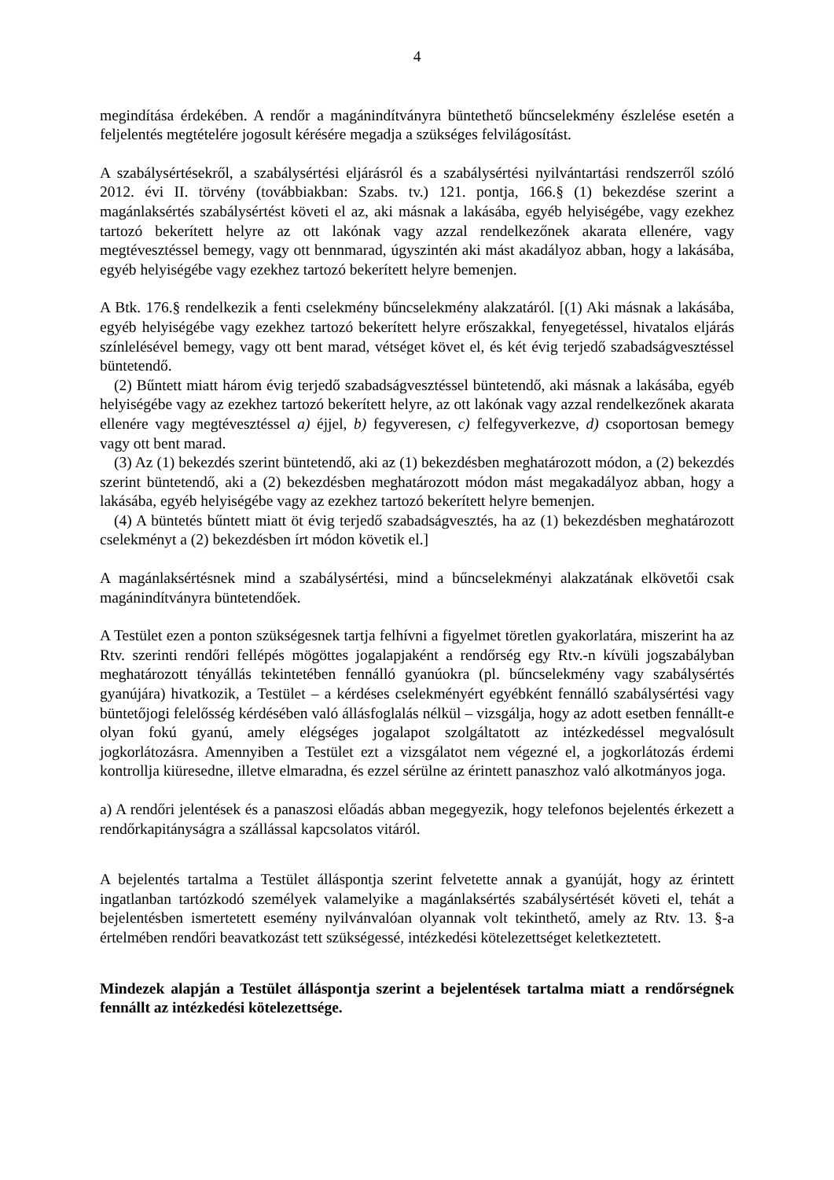4
megindítása érdekében. A rendőr a magánindítványra büntethető bűncselekmény észlelése esetén a feljelentés megtételére jogosult kérésére megadja a szükséges felvilágosítást.
A szabálysértésekről, a szabálysértési eljárásról és a szabálysértési nyilvántartási rendszerről szóló 2012. évi II. törvény (továbbiakban: Szabs. tv.) 121. pontja, 166.§ (1) bekezdése szerint a magánlaksértés szabálysértést követi el az, aki másnak a lakásába, egyéb helyiségébe, vagy ezekhez tartozó bekerített helyre az ott lakónak vagy azzal rendelkezőnek akarata ellenére, vagy megtévesztéssel bemegy, vagy ott bennmarad, úgyszintén aki mást akadályoz abban, hogy a lakásába, egyéb helyiségébe vagy ezekhez tartozó bekerített helyre bemenjen.
A Btk. 176.§ rendelkezik a fenti cselekmény bűncselekmény alakzatáról. [(1) Aki másnak a lakásába, egyéb helyiségébe vagy ezekhez tartozó bekerített helyre erőszakkal, fenyegetéssel, hivatalos eljárás színlelésével bemegy, vagy ott bent marad, vétséget követ el, és két évig terjedő szabadságvesztéssel büntetendő.
(2) Bűntett miatt három évig terjedő szabadságvesztéssel büntetendő, aki másnak a lakásába, egyéb helyiségébe vagy az ezekhez tartozó bekerített helyre, az ott lakónak vagy azzal rendelkezőnek akarata ellenére vagy megtévesztéssel a) éjjel, b) fegyveresen, c) felfegyverkezve, d) csoportosan bemegy vagy ott bent marad.
(3) Az (1) bekezdés szerint büntetendő, aki az (1) bekezdésben meghatározott módon, a (2) bekezdés szerint büntetendő, aki a (2) bekezdésben meghatározott módon mást megakadályoz abban, hogy a lakásába, egyéb helyiségébe vagy az ezekhez tartozó bekerített helyre bemenjen.
(4) A büntetés bűntett miatt öt évig terjedő szabadságvesztés, ha az (1) bekezdésben meghatározott cselekményt a (2) bekezdésben írt módon követik el.]
A magánlaksértésnek mind a szabálysértési, mind a bűncselekményi alakzatának elkövetői csak magánindítványra büntetendőek.
A Testület ezen a ponton szükségesnek tartja felhívni a figyelmet töretlen gyakorlatára, miszerint ha az Rtv. szerinti rendőri fellépés mögöttes jogalapjaként a rendőrség egy Rtv.-n kívüli jogszabályban meghatározott tényállás tekintetében fennálló gyanúokra (pl. bűncselekmény vagy szabálysértés gyanújára) hivatkozik, a Testület – a kérdéses cselekményért egyébként fennálló szabálysértési vagy büntetőjogi felelősség kérdésében való állásfoglalás nélkül – vizsgálja, hogy az adott esetben fennállt-e olyan fokú gyanú, amely elégséges jogalapot szolgáltatott az intézkedéssel megvalósult jogkorlátozásra. Amennyiben a Testület ezt a vizsgálatot nem végezné el, a jogkorlátozás érdemi kontrollja kiüresedne, illetve elmaradna, és ezzel sérülne az érintett panaszhoz való alkotmányos joga.
a) A rendőri jelentések és a panaszosi előadás abban megegyezik, hogy telefonos bejelentés érkezett a rendőrkapitányságra a szállással kapcsolatos vitáról.
A bejelentés tartalma a Testület álláspontja szerint felvetette annak a gyanúját, hogy az érintett ingatlanban tartózkodó személyek valamelyike a magánlaksértés szabálysértését követi el, tehát a bejelentésben ismertetett esemény nyilvánvalóan olyannak volt tekinthető, amely az Rtv. 13. §-a értelmében rendőri beavatkozást tett szükségessé, intézkedési kötelezettséget keletkeztetett.
Mindezek alapján a Testület álláspontja szerint a bejelentések tartalma miatt a rendőrségnek fennállt az intézkedési kötelezettsége.